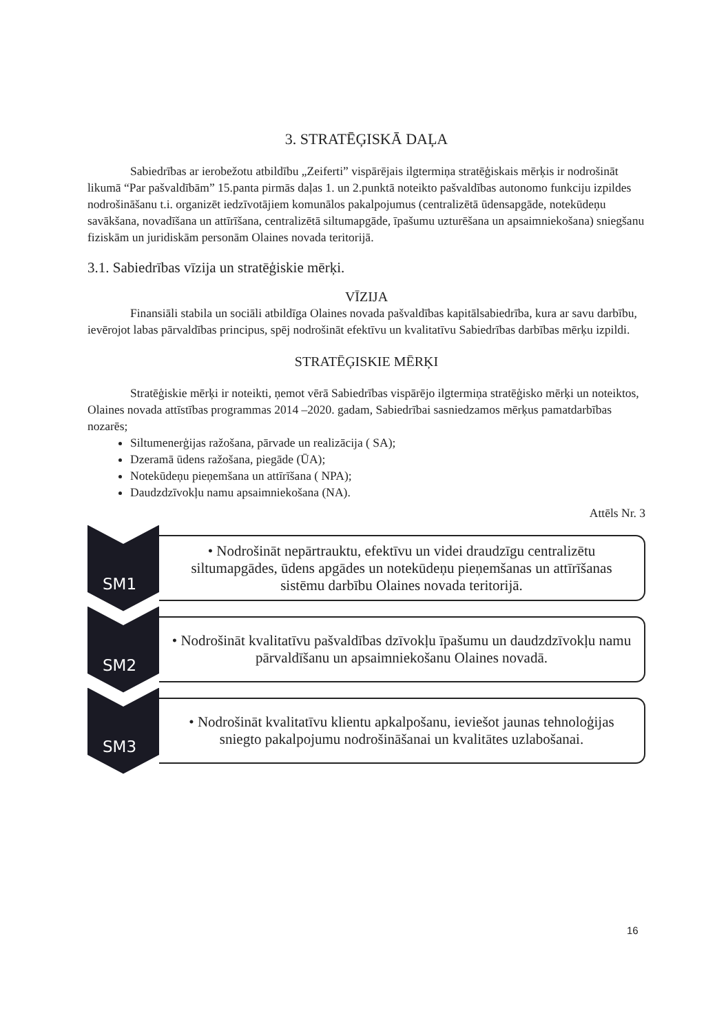3. STRATĒĢISKĀ DAĻA
Sabiedrības ar ierobežotu atbildību „Zeiferti” vispārējais ilgtermiņa stratēģiskais mērķis ir nodrošināt likumā “Par pašvaldībām” 15.panta pirmās daļas 1. un 2.punktā noteikto pašvaldības autonomo funkciju izpildes nodrošināšanu t.i. organizēt iedzīvotājiem komunālos pakalpojumus (centralizētā ūdensapgāde, notekūdeņu savākšana, novadīšana un attīrīšana, centralizētā siltumapgāde, īpašumu uzturēšana un apsaimniekošana) sniegšanu fiziskām un juridiskām personām Olaines novada teritorijā.
3.1. Sabiedrības vīzija un stratēģiskie mērķi.
VĪZIJA
Finansiāli stabila un sociāli atbildīga Olaines novada pašvaldības kapitālsabiedrība, kura ar savu darbību, ievērojot labas pārvaldības principus, spēj nodrošināt efektīvu un kvalitatīvu Sabiedrības darbības mērķu izpildi.
STRATĒĢISKIE MĒRĶI
Stratēģiskie mērķi ir noteikti, ņemot vērā Sabiedrības vispārējo ilgtermiņa stratēģisko mērķi un noteiktos, Olaines novada attīstības programmas 2014 –2020. gadam, Sabiedrībai sasniedzamos mērķus pamatdarbības nozarēs;
Siltumenerģijas ražošana, pārvade un realizācija ( SA);
Dzeramā ūdens ražošana, piegāde (ŪA);
Notekūdeņu pieņemšana un attīrīšana ( NPA);
Daudzdzīvokļu namu apsaimniekošana (NA).
Attēls Nr. 3
SM1
• Nodrošināt nepārtrauktu, efektīvu un videi draudzīgu centralizētu siltumapgādes, ūdens apgādes un notekūdeņu pieņemšanas un attīrīšanas sistēmu darbību Olaines novada teritorijā.
SM2
• Nodrošināt kvalitatīvu pašvaldības dzīvokļu īpašumu un daudzdzīvokļu namu pārvaldīšanu un apsaimniekošanu Olaines novadā.
SM3
• Nodrošināt kvalitatīvu klientu apkalpošanu, ieviešot jaunas tehnoloģijas sniegto pakalpojumu nodrošināšanai un kvalitātes uzlabošanai.
16